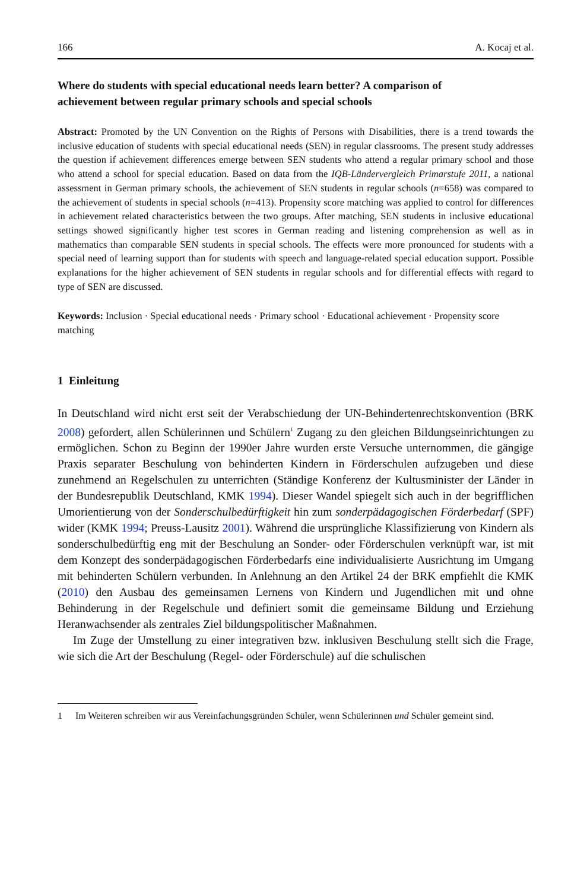166 A. Kocaj et al.
Where do students with special educational needs learn better? A comparison of achievement between regular primary schools and special schools
Abstract: Promoted by the UN Convention on the Rights of Persons with Disabilities, there is a trend towards the inclusive education of students with special educational needs (SEN) in regular classrooms. The present study addresses the question if achievement differences emerge between SEN students who attend a regular primary school and those who attend a school for special education. Based on data from the IQB-Ländervergleich Primarstufe 2011, a national assessment in German primary schools, the achievement of SEN students in regular schools (n=658) was compared to the achievement of students in special schools (n=413). Propensity score matching was applied to control for differences in achievement related characteristics between the two groups. After matching, SEN students in inclusive educational settings showed significantly higher test scores in German reading and listening comprehension as well as in mathematics than comparable SEN students in special schools. The effects were more pronounced for students with a special need of learning support than for students with speech and language-related special education support. Possible explanations for the higher achievement of SEN students in regular schools and for differential effects with regard to type of SEN are discussed.
Keywords: Inclusion · Special educational needs · Primary school · Educational achievement · Propensity score matching
1 Einleitung
In Deutschland wird nicht erst seit der Verabschiedung der UN-Behindertenrechtskonvention (BRK 2008) gefordert, allen Schülerinnen und Schülern<sup>1</sup> Zugang zu den gleichen Bildungseinrichtungen zu ermöglichen. Schon zu Beginn der 1990er Jahre wurden erste Versuche unternommen, die gängige Praxis separater Beschulung von behinderten Kindern in Förderschulen aufzugeben und diese zunehmend an Regelschulen zu unterrichten (Ständige Konferenz der Kultusminister der Länder in der Bundesrepublik Deutschland, KMK 1994). Dieser Wandel spiegelt sich auch in der begrifflichen Umorientierung von der Sonderschulbedürftigkeit hin zum sonderpädagogischen Förderbedarf (SPF) wider (KMK 1994; Preuss-Lausitz 2001). Während die ursprüngliche Klassifizierung von Kindern als sonderschulbedürftig eng mit der Beschulung an Sonder- oder Förderschulen verknüpft war, ist mit dem Konzept des sonderpädagogischen Förderbedarfs eine individualisierte Ausrichtung im Umgang mit behinderten Schülern verbunden. In Anlehnung an den Artikel 24 der BRK empfiehlt die KMK (2010) den Ausbau des gemeinsamen Lernens von Kindern und Jugendlichen mit und ohne Behinderung in der Regelschule und definiert somit die gemeinsame Bildung und Erziehung Heranwachsender als zentrales Ziel bildungspolitischer Maßnahmen.
Im Zuge der Umstellung zu einer integrativen bzw. inklusiven Beschulung stellt sich die Frage, wie sich die Art der Beschulung (Regel- oder Förderschule) auf die schulischen
1 Im Weiteren schreiben wir aus Vereinfachungsgründen Schüler, wenn Schülerinnen und Schüler gemeint sind.